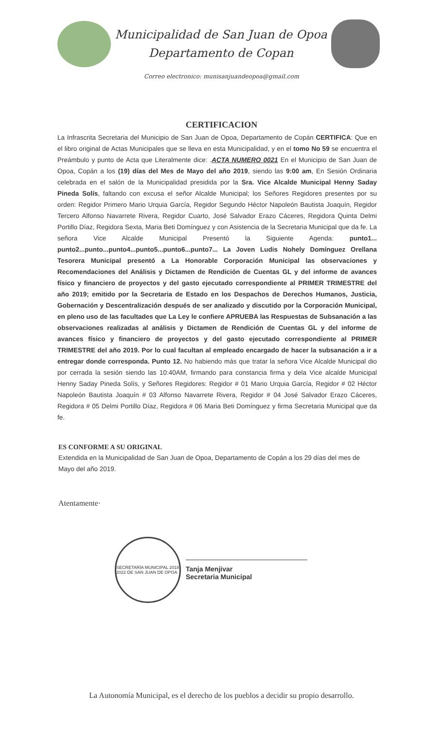Municipalidad de San Juan de Opoa
Departamento de Copan
Correo electronico: munisanjuandeopoa@gmail.com
CERTIFICACION
La Infrascrita Secretaria del Municipio de San Juan de Opoa, Departamento de Copán CERTIFICA: Que en el libro original de Actas Municipales que se lleva en esta Municipalidad, y en el tomo No 59 se encuentra el Preámbulo y punto de Acta que Literalmente dice: .ACTA NUMERO 0021 En el Municipio de San Juan de Opoa, Copán a los (19) días del Mes de Mayo del año 2019, siendo las 9:00 am, En Sesión Ordinaria celebrada en el salón de la Municipalidad presidida por la Sra. Vice Alcalde Municipal Henny Saday Pineda Solís, faltando con excusa el señor Alcalde Municipal; los Señores Regidores presentes por su orden: Regidor Primero Mario Urquia García, Regidor Segundo Héctor Napoleón Bautista Joaquín, Regidor Tercero Alfonso Navarrete Rivera, Regidor Cuarto, José Salvador Erazo Cáceres, Regidora Quinta Delmi Portillo Díaz, Regidora Sexta, Maria Beti Domínguez y con Asistencia de la Secretaria Municipal que da fe. La señora Vice Alcalde Municipal Presentó la Siguiente Agenda: punto1... punto2...punto...punto4...punto5...punto6...punto7... La Joven Ludis Nohely Domínguez Orellana Tesorera Municipal presentó a La Honorable Corporación Municipal las observaciones y Recomendaciones del Análisis y Dictamen de Rendición de Cuentas GL y del informe de avances físico y financiero de proyectos y del gasto ejecutado correspondiente al PRIMER TRIMESTRE del año 2019; emitido por la Secretaria de Estado en los Despachos de Derechos Humanos, Justicia, Gobernación y Descentralización después de ser analizado y discutido por la Corporación Municipal, en pleno uso de las facultades que La Ley le confiere APRUEBA las Respuestas de Subsanación a las observaciones realizadas al análisis y Dictamen de Rendición de Cuentas GL y del informe de avances físico y financiero de proyectos y del gasto ejecutado correspondiente al PRIMER TRIMESTRE del año 2019. Por lo cual facultan al empleado encargado de hacer la subsanación a ir a entregar donde corresponda. Punto 12. No habiendo más que tratar la señora Vice Alcalde Municipal dio por cerrada la sesión siendo las 10:40AM, firmando para constancia firma y dela Vice alcalde Municipal Henny Saday Pineda Solís, y Señores Regidores: Regidor # 01 Mario Urquia García, Regidor # 02 Héctor Napoleón Bautista Joaquín # 03 Alfonso Navarrete Rivera, Regidor # 04 José Salvador Erazo Cáceres, Regidora # 05 Delmi Portillo Díaz, Regidora # 06 Maria Beti Domínguez y firma Secretaria Municipal que da fe.
ES CONFORME A SU ORIGINAL
Extendida en la Municipalidad de San Juan de Opoa, Departamento de Copán a los 29 días del mes de Mayo del año 2019.
Atentamente·
SECRETARÍA MUNICIPAL 2018 2022 DE SAN JUAN DE OPOA
Tanja Menjivar
Secretaria Municipal
La Autonomía Municipal, es el derecho de los pueblos a decidir su propio desarrollo.